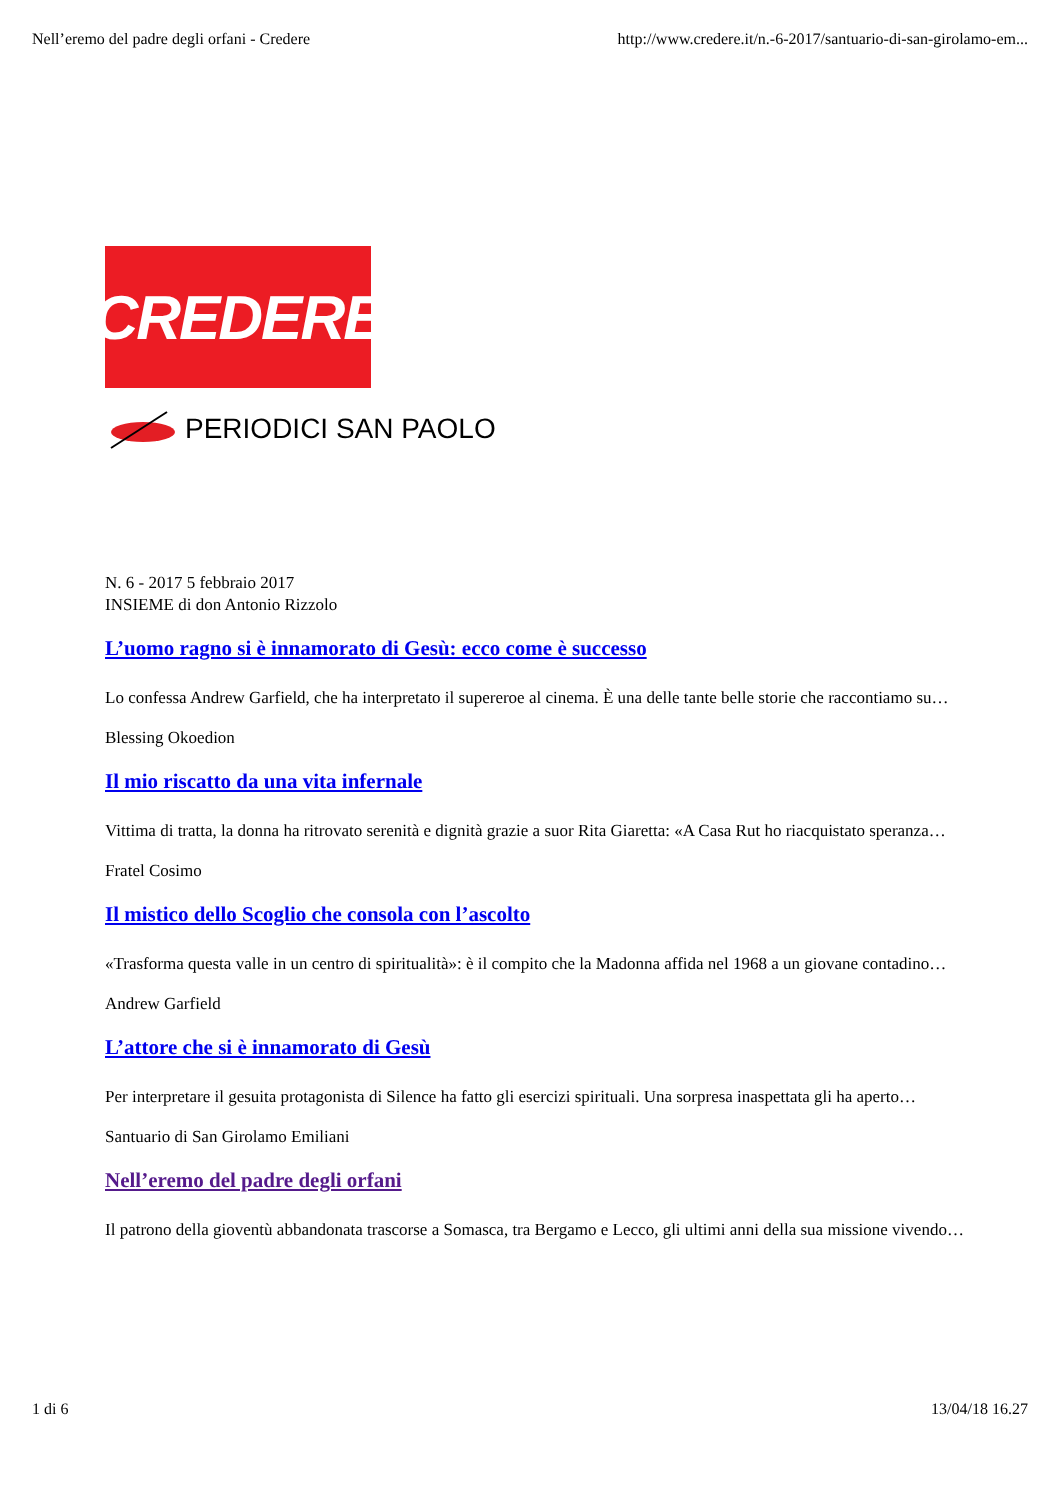Nell’eremo del padre degli orfani - Credere http://www.credere.it/n.-6-2017/santuario-di-san-girolamo-em...
CREDERE
PERIODICI SAN PAOLO
N. 6 - 2017 5 febbraio 2017
INSIEME di don Antonio Rizzolo
L’uomo ragno si è innamorato di Gesù: ecco come è successo
Lo confessa Andrew Garfield, che ha interpretato il supereroe al cinema. È una delle tante belle storie che raccontiamo su…
Blessing Okoedion
Il mio riscatto da una vita infernale
Vittima di tratta, la donna ha ritrovato serenità e dignità grazie a suor Rita Giaretta: «A Casa Rut ho riacquistato speranza…
Fratel Cosimo
Il mistico dello Scoglio che consola con l’ascolto
«Trasforma questa valle in un centro di spiritualità»: è il compito che la Madonna affida nel 1968 a un giovane contadino…
Andrew Garfield
L’attore che si è innamorato di Gesù
Per interpretare il gesuita protagonista di Silence ha fatto gli esercizi spirituali. Una sorpresa inaspettata gli ha aperto…
Santuario di San Girolamo Emiliani
Nell’eremo del padre degli orfani
Il patrono della gioventù abbandonata trascorse a Somasca, tra Bergamo e Lecco, gli ultimi anni della sua missione vivendo…
1 di 6 13/04/18 16.27